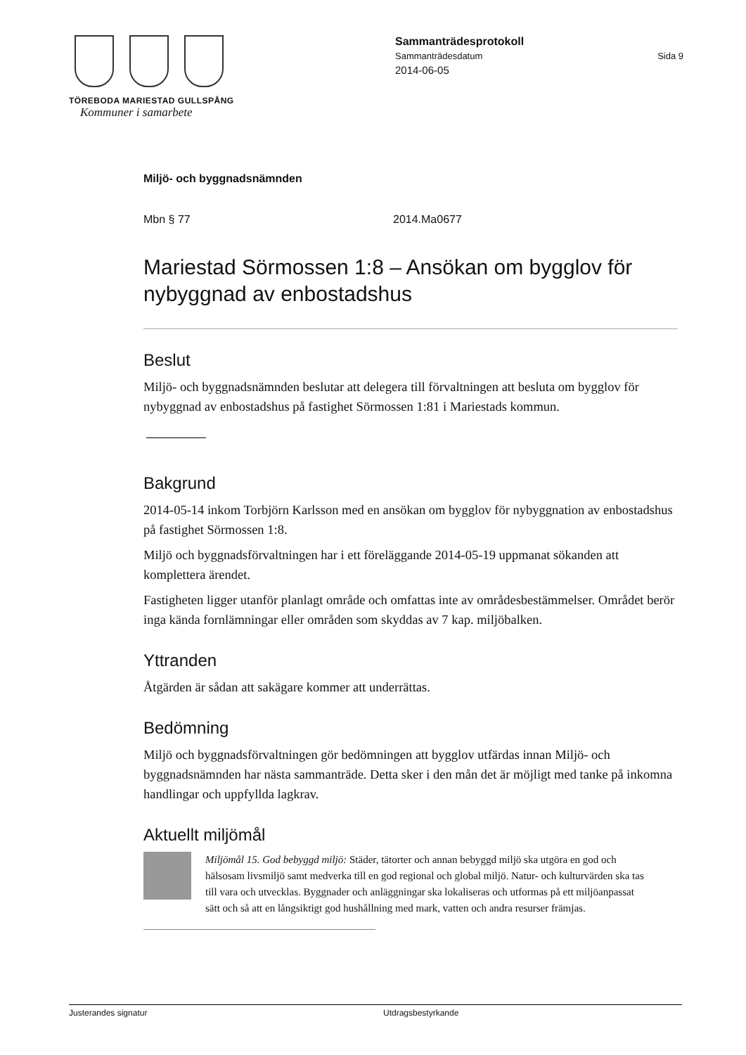TÖREBODA MARIESTAD GULLSPÅNG
Kommuner i samarbete
Sammanträdesprotokoll
Sammanträdesdatum Sida 9
2014-06-05
Miljö- och byggnadsnämnden
Mbn § 77 2014.Ma0677
Mariestad Sörmossen 1:8 – Ansökan om bygglov för nybyggnad av enbostadshus
Beslut
Miljö- och byggnadsnämnden beslutar att delegera till förvaltningen att besluta om bygglov för nybyggnad av enbostadshus på fastighet Sörmossen 1:81 i Mariestads kommun.
Bakgrund
2014-05-14 inkom Torbjörn Karlsson med en ansökan om bygglov för nybyggnation av enbostadshus på fastighet Sörmossen 1:8.
Miljö och byggnadsförvaltningen har i ett föreläggande 2014-05-19 uppmanat sökanden att komplettera ärendet.
Fastigheten ligger utanför planlagt område och omfattas inte av områdesbestämmelser. Området berör inga kända fornlämningar eller områden som skyddas av 7 kap. miljöbalken.
Yttranden
Åtgärden är sådan att sakägare kommer att underrättas.
Bedömning
Miljö och byggnadsförvaltningen gör bedömningen att bygglov utfärdas innan Miljö- och byggnadsnämnden har nästa sammanträde. Detta sker i den mån det är möjligt med tanke på inkomna handlingar och uppfyllda lagkrav.
Aktuellt miljömål
Miljömål 15. God bebyggd miljö: Städer, tätorter och annan bebyggd miljö ska utgöra en god och hälsosam livsmiljö samt medverka till en god regional och global miljö. Natur- och kulturvärden ska tas till vara och utvecklas. Byggnader och anläggningar ska lokaliseras och utformas på ett miljöanpassat sätt och så att en långsiktigt god hushållning med mark, vatten och andra resurser främjas.
Justerandes signatur Utdragsbestyrkande